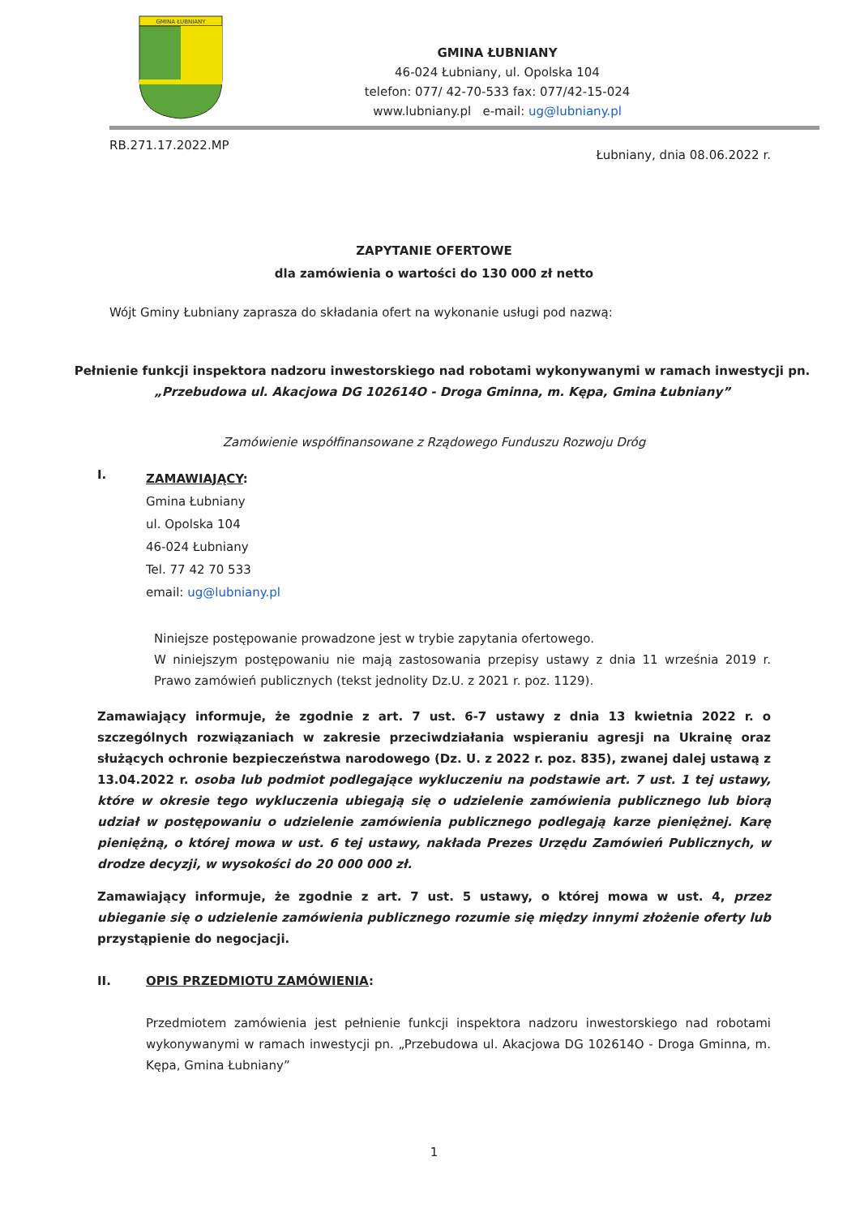GMINA ŁUBNIANY
GMINA ŁUBNIANY
46-024 Łubniany, ul. Opolska 104
telefon: 077/ 42-70-533 fax: 077/42-15-024
www.lubniany.pl e-mail: ug@lubniany.pl
RB.271.17.2022.MP Łubniany, dnia 08.06.2022 r.
ZAPYTANIE OFERTOWE
dla zamówienia o wartości do 130 000 zł netto
Wójt Gminy Łubniany zaprasza do składania ofert na wykonanie usługi pod nazwą:
Pełnienie funkcji inspektora nadzoru inwestorskiego nad robotami wykonywanymi w ramach inwestycji pn. „Przebudowa ul. Akacjowa DG 102614O - Droga Gminna, m. Kępa, Gmina Łubniany”
Zamówienie współfinansowane z Rządowego Funduszu Rozwoju Dróg
I.
ZAMAWIAJĄCY:
Gmina Łubniany
ul. Opolska 104
46-024 Łubniany
Tel. 77 42 70 533
email: ug@lubniany.pl
Niniejsze postępowanie prowadzone jest w trybie zapytania ofertowego.
W niniejszym postępowaniu nie mają zastosowania przepisy ustawy z dnia 11 września 2019 r. Prawo zamówień publicznych (tekst jednolity Dz.U. z 2021 r. poz. 1129).
Zamawiający informuje, że zgodnie z art. 7 ust. 6-7 ustawy z dnia 13 kwietnia 2022 r. o szczególnych rozwiązaniach w zakresie przeciwdziałania wspieraniu agresji na Ukrainę oraz służących ochronie bezpieczeństwa narodowego (Dz. U. z 2022 r. poz. 835), zwanej dalej ustawą z 13.04.2022 r. osoba lub podmiot podlegające wykluczeniu na podstawie art. 7 ust. 1 tej ustawy, które w okresie tego wykluczenia ubiegają się o udzielenie zamówienia publicznego lub biorą udział w postępowaniu o udzielenie zamówienia publicznego podlegają karze pieniężnej. Karę pieniężną, o której mowa w ust. 6 tej ustawy, nakłada Prezes Urzędu Zamówień Publicznych, w drodze decyzji, w wysokości do 20 000 000 zł.
Zamawiający informuje, że zgodnie z art. 7 ust. 5 ustawy, o której mowa w ust. 4, przez ubieganie się o udzielenie zamówienia publicznego rozumie się między innymi złożenie oferty lub przystąpienie do negocjacji.
II. OPIS PRZEDMIOTU ZAMÓWIENIA:
Przedmiotem zamówienia jest pełnienie funkcji inspektora nadzoru inwestorskiego nad robotami wykonywanymi w ramach inwestycji pn. „Przebudowa ul. Akacjowa DG 102614O - Droga Gminna, m. Kępa, Gmina Łubniany”
1